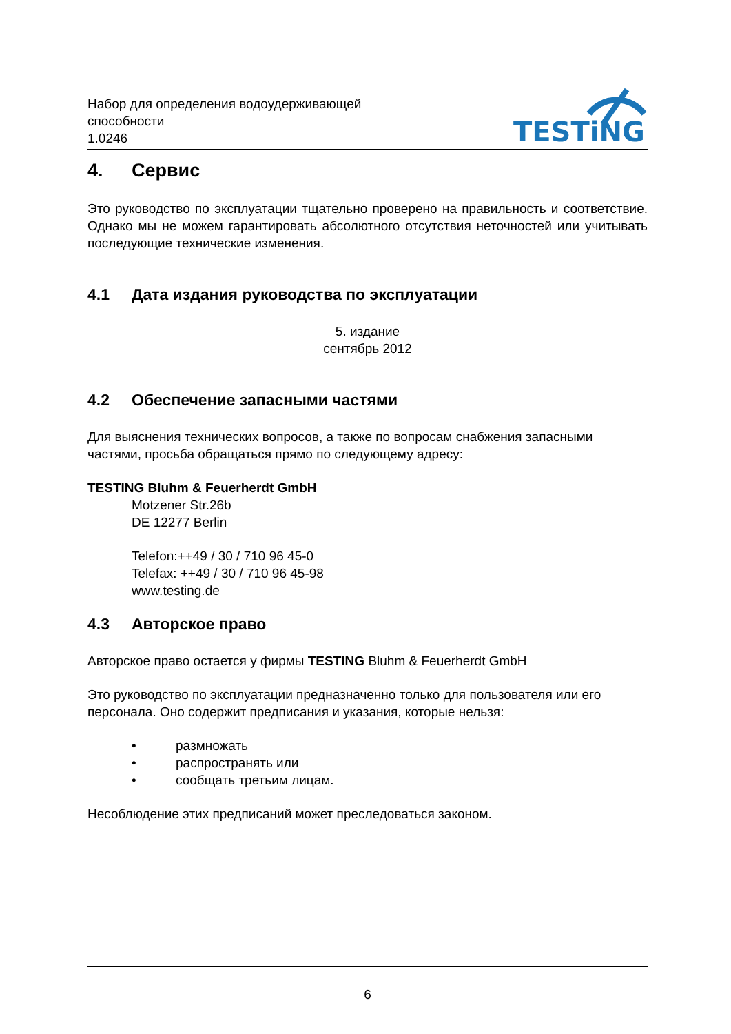Набор для определения водоудерживающей
способности
1.0246
TESTiNG
4. Сервис
Это руководство по эксплуатации тщательно проверено на правильность и соответствие. Однако мы не можем гарантировать абсолютного отсутствия неточностей или учитывать последующие технические изменения.
4.1 Дата издания руководства по эксплуатации
5. издание
сентябрь 2012
4.2 Обеспечение запасными частями
Для выяснения технических вопросов, а также по вопросам снабжения запасными частями, просьба обращаться прямо по следующему адресу:
TESTING Bluhm & Feuerherdt GmbH
Motzener Str.26b
DE 12277 Berlin
Telefon:++49 / 30 / 710 96 45-0
Telefax: ++49 / 30 / 710 96 45-98
www.testing.de
4.3 Авторское право
Авторское право остается у фирмы TESTING Bluhm & Feuerherdt GmbH
Это руководство по эксплуатации предназначенно только для пользователя или его персонала. Оно содержит предписания и указания, которые нельзя:
• размножать
• распространять или
• сообщать третьим лицам.
Несоблюдение этих предписаний может преследоваться законом.
6